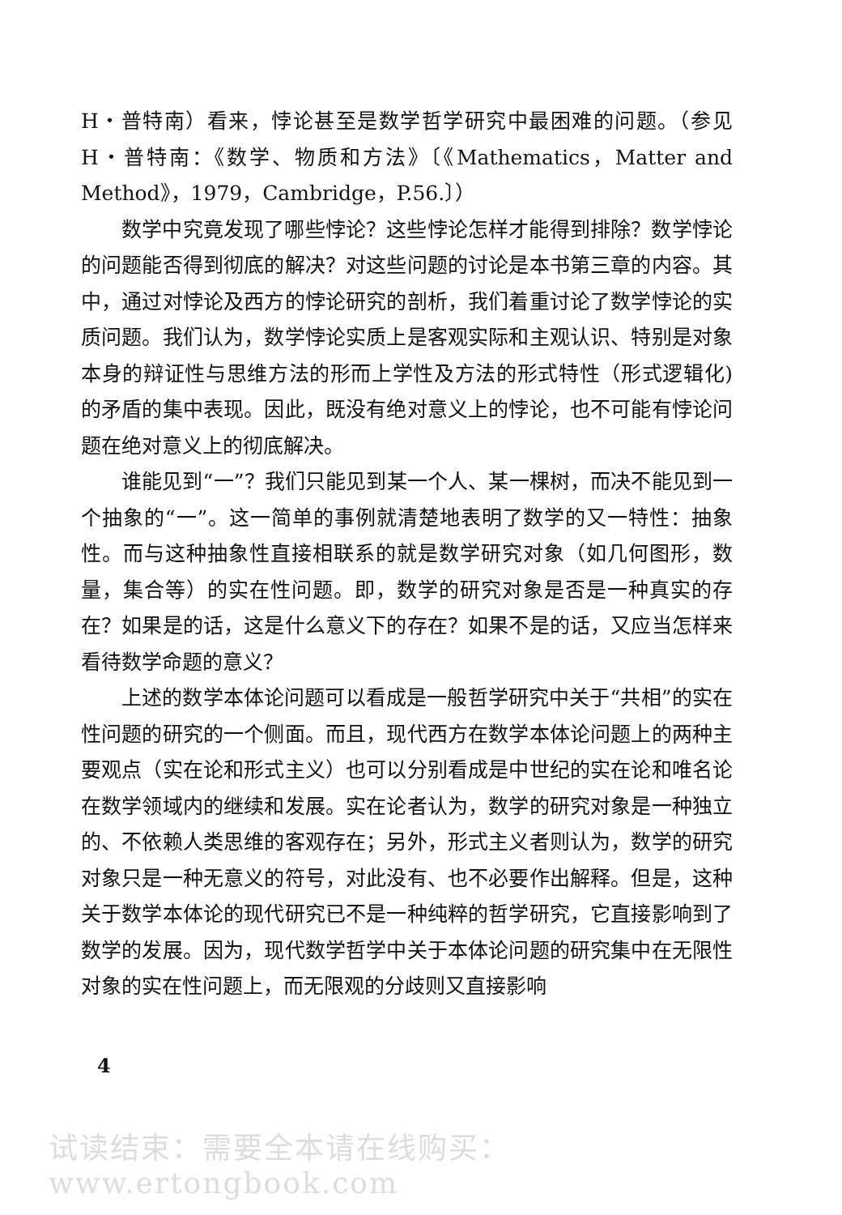H・普特南）看来，悖论甚至是数学哲学研究中最困难的问题。（参见H・普特南：《数学、物质和方法》〔《Mathematics，Matter and Method》，1979，Cambridge，P.56.〕）
数学中究竟发现了哪些悖论？这些悖论怎样才能得到排除？数学悖论的问题能否得到彻底的解决？对这些问题的讨论是本书第三章的内容。其中，通过对悖论及西方的悖论研究的剖析，我们着重讨论了数学悖论的实质问题。我们认为，数学悖论实质上是客观实际和主观认识、特别是对象本身的辩证性与思维方法的形而上学性及方法的形式特性（形式逻辑化)的矛盾的集中表现。因此，既没有绝对意义上的悖论，也不可能有悖论问题在绝对意义上的彻底解决。
谁能见到“一”？我们只能见到某一个人、某一棵树，而决不能见到一个抽象的“一”。这一简单的事例就清楚地表明了数学的又一特性：抽象性。而与这种抽象性直接相联系的就是数学研究对象（如几何图形，数量，集合等）的实在性问题。即，数学的研究对象是否是一种真实的存在？如果是的话，这是什么意义下的存在？如果不是的话，又应当怎样来看待数学命题的意义？
上述的数学本体论问题可以看成是一般哲学研究中关于“共相”的实在性问题的研究的一个侧面。而且，现代西方在数学本体论问题上的两种主要观点（实在论和形式主义）也可以分别看成是中世纪的实在论和唯名论在数学领域内的继续和发展。实在论者认为，数学的研究对象是一种独立的、不依赖人类思维的客观存在；另外，形式主义者则认为，数学的研究对象只是一种无意义的符号，对此没有、也不必要作出解释。但是，这种关于数学本体论的现代研究已不是一种纯粹的哲学研究，它直接影响到了数学的发展。因为，现代数学哲学中关于本体论问题的研究集中在无限性对象的实在性问题上，而无限观的分歧则又直接影响
4
试读结束：需要全本请在线购买： www.ertongbook.com